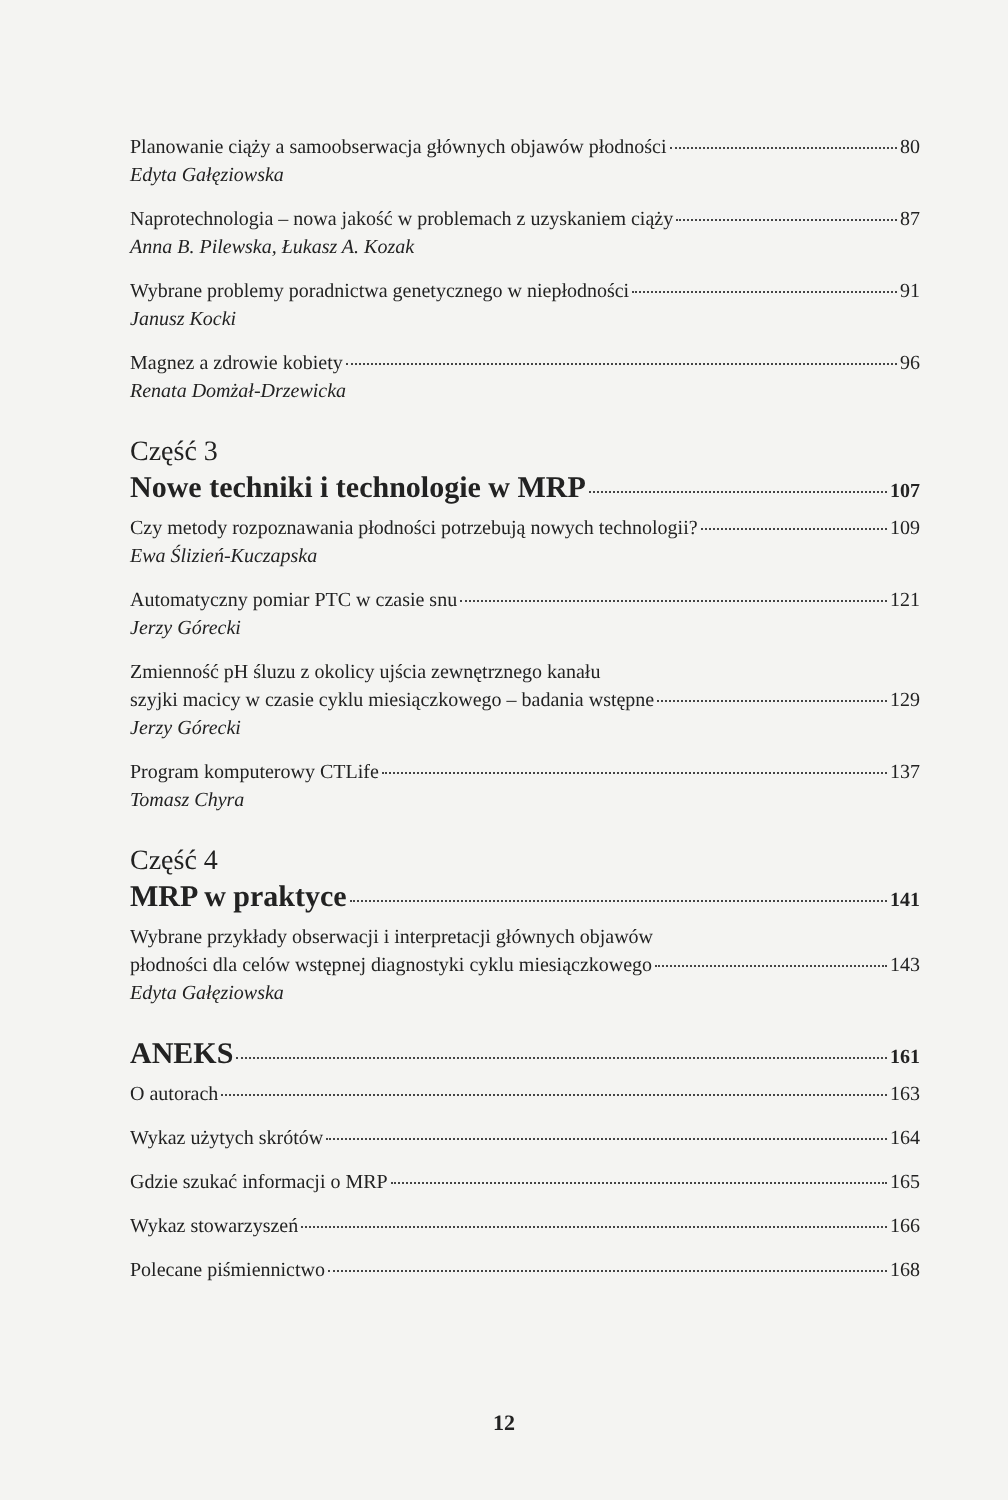Planowanie ciąży a samoobserwacja głównych objawów płodności 80
Edyta Gałęziowska
Naprotechnologia – nowa jakość w problemach z uzyskaniem ciąży 87
Anna B. Pilewska, Łukasz A. Kozak
Wybrane problemy poradnictwa genetycznego w niepłodności 91
Janusz Kocki
Magnez a zdrowie kobiety 96
Renata Domżał-Drzewicka
Część 3
Nowe techniki i technologie w MRP 107
Czy metody rozpoznawania płodności potrzebują nowych technologii? 109
Ewa Ślizień-Kuczapska
Automatyczny pomiar PTC w czasie snu 121
Jerzy Górecki
Zmienność pH śluzu z okolicy ujścia zewnętrznego kanału
szyjki macicy w czasie cyklu miesiączkowego – badania wstępne 129
Jerzy Górecki
Program komputerowy CTLife 137
Tomasz Chyra
Część 4
MRP w praktyce 141
Wybrane przykłady obserwacji i interpretacji głównych objawów
płodności dla celów wstępnej diagnostyki cyklu miesiączkowego 143
Edyta Gałęziowska
ANEKS 161
O autorach 163
Wykaz użytych skrótów 164
Gdzie szukać informacji o MRP 165
Wykaz stowarzyszeń 166
Polecane piśmiennictwo 168
12